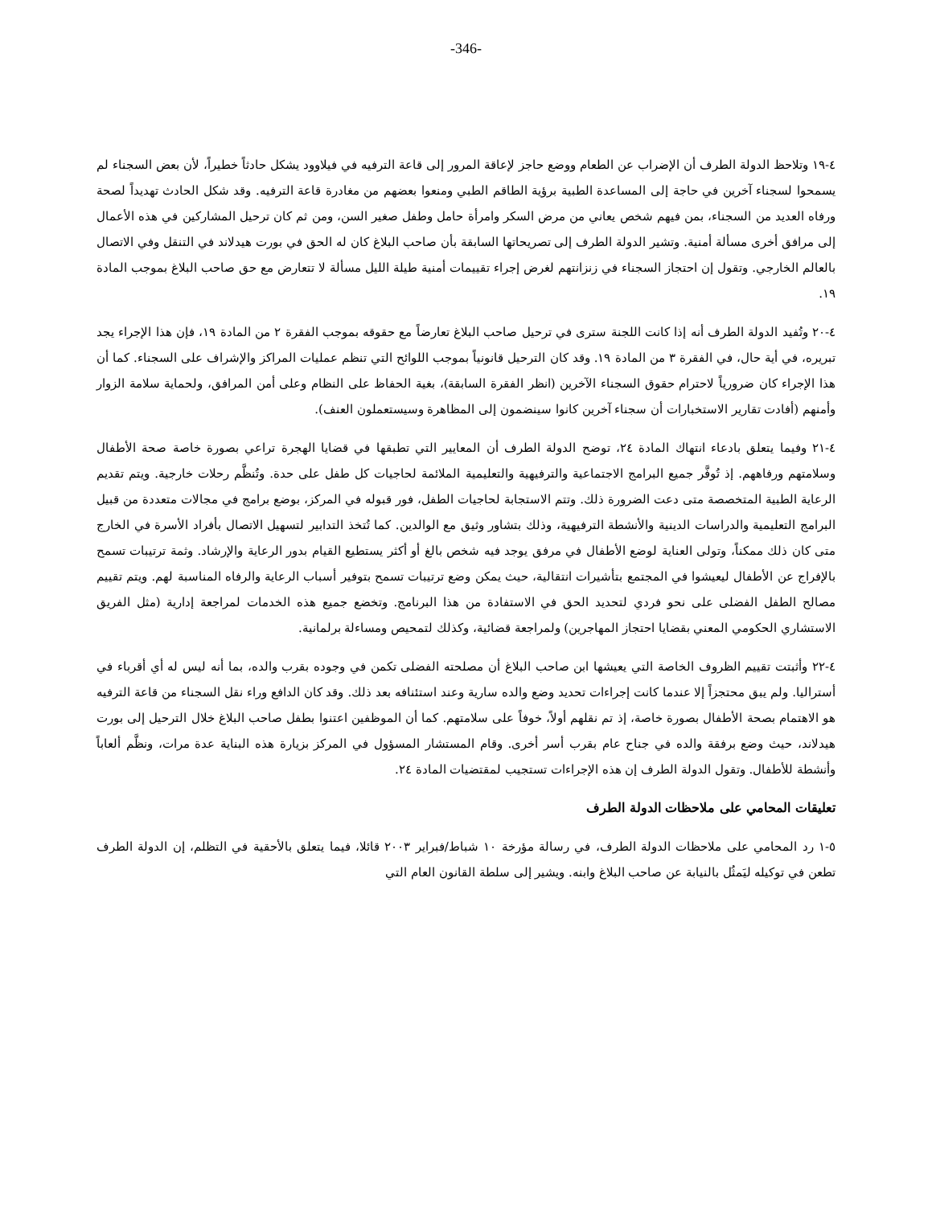-346-
٤-١٩ وتلاحظ الدولة الطرف أن الإضراب عن الطعام ووضع حاجز لإعاقة المرور إلى قاعة الترفيه في فيلاوود يشكل حادثاً خطيراً، لأن بعض السجناء لم يسمحوا لسجناء آخرين في حاجة إلى المساعدة الطبية برؤية الطاقم الطبي ومنعوا بعضهم من مغادرة قاعة الترفيه. وقد شكل الحادث تهديداً لصحة ورفاه العديد من السجناء، بمن فيهم شخص يعاني من مرض السكر وامرأة حامل وطفل صغير السن، ومن ثم كان ترحيل المشاركين في هذه الأعمال إلى مرافق أخرى مسألة أمنية. وتشير الدولة الطرف إلى تصريحاتها السابقة بأن صاحب البلاغ كان له الحق في بورت هيدلاند في التنقل وفي الاتصال بالعالم الخارجي. وتقول إن احتجاز السجناء في زنزانتهم لغرض إجراء تقييمات أمنية طيلة الليل مسألة لا تتعارض مع حق صاحب البلاغ بموجب المادة ١٩.
٤-٢٠ وتُفيد الدولة الطرف أنه إذا كانت اللجنة سترى في ترحيل صاحب البلاغ تعارضاً مع حقوقه بموجب الفقرة ٢ من المادة ١٩، فإن هذا الإجراء يجد تبريره، في أية حال، في الفقرة ٣ من المادة ١٩. وقد كان الترحيل قانونياً بموجب اللوائح التي تنظم عمليات المراكز والإشراف على السجناء. كما أن هذا الإجراء كان ضرورياً لاحترام حقوق السجناء الآخرين (انظر الفقرة السابقة)، بغية الحفاظ على النظام وعلى أمن المرافق، ولحماية سلامة الزوار وأمنهم (أفادت تقارير الاستخبارات أن سجناء آخرين كانوا سينضمون إلى المظاهرة وسيستعملون العنف).
٤-٢١ وفيما يتعلق بادعاء انتهاك المادة ٢٤، توضح الدولة الطرف أن المعايير التي تطبقها في قضايا الهجرة تراعي بصورة خاصة صحة الأطفال وسلامتهم ورفاههم. إذ تُوفَّر جميع البرامج الاجتماعية والترفيهية والتعليمية الملائمة لحاجيات كل طفل على حدة. وتُنظَّم رحلات خارجية. ويتم تقديم الرعاية الطبية المتخصصة متى دعت الضرورة ذلك. وتتم الاستجابة لحاجيات الطفل، فور قبوله في المركز، بوضع برامج في مجالات متعددة من قبيل البرامج التعليمية والدراسات الدينية والأنشطة الترفيهية، وذلك بتشاور وثيق مع الوالدين. كما تُتخذ التدابير لتسهيل الاتصال بأفراد الأسرة في الخارج متى كان ذلك ممكناً، وتولى العناية لوضع الأطفال في مرفق يوجد فيه شخص بالغ أو أكثر يستطيع القيام بدور الرعاية والإرشاد. وثمة ترتيبات تسمح بالإفراج عن الأطفال ليعيشوا في المجتمع بتأشيرات انتقالية، حيث يمكن وضع ترتيبات تسمح بتوفير أسباب الرعاية والرفاه المناسبة لهم. ويتم تقييم مصالح الطفل الفضلى على نحو فردي لتحديد الحق في الاستفادة من هذا البرنامج. وتخضع جميع هذه الخدمات لمراجعة إدارية (مثل الفريق الاستشاري الحكومي المعني بقضايا احتجاز المهاجرين) ولمراجعة قضائية، وكذلك لتمحيص ومساءلة برلمانية.
٤-٢٢ وأثبتت تقييم الظروف الخاصة التي يعيشها ابن صاحب البلاغ أن مصلحته الفضلى تكمن في وجوده بقرب والده، بما أنه ليس له أي أقرباء في أستراليا. ولم يبق محتجزاً إلا عندما كانت إجراءات تحديد وضع والده سارية وعند استئنافه بعد ذلك. وقد كان الدافع وراء نقل السجناء من قاعة الترفيه هو الاهتمام بصحة الأطفال بصورة خاصة، إذ تم نقلهم أولاً، خوفاً على سلامتهم. كما أن الموظفين اعتنوا بطفل صاحب البلاغ خلال الترحيل إلى بورت هيدلاند، حيث وضع برفقة والده في جناح عام بقرب أسر أخرى. وقام المستشار المسؤول في المركز بزيارة هذه البناية عدة مرات، ونظَّم ألعاباً وأنشطة للأطفال. وتقول الدولة الطرف إن هذه الإجراءات تستجيب لمقتضيات المادة ٢٤.
تعليقات المحامي على ملاحظات الدولة الطرف
٥-١ رد المحامي على ملاحظات الدولة الطرف، في رسالة مؤرخة ١٠ شباط/فبراير ٢٠٠٣ قائلا، فيما يتعلق بالأحقية في التظلم، إن الدولة الطرف تطعن في توكيله ليَمثُل بالنيابة عن صاحب البلاغ وابنه. ويشير إلى سلطة القانون العام التي